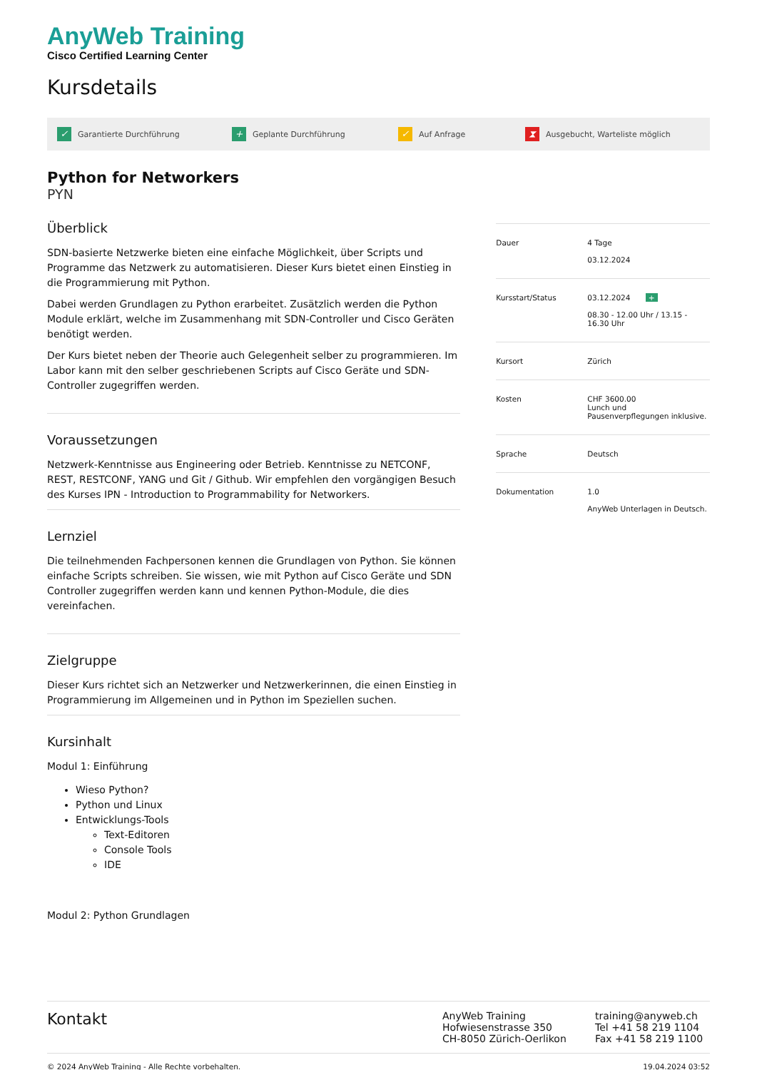AnyWeb Training
Cisco Certified Learning Center
Kursdetails
✓ Garantierte Durchführung + Geplante Durchführung ✓ Auf Anfrage ⧗ Ausgebucht, Warteliste möglich
Python for Networkers
PYN
Überblick
SDN-basierte Netzwerke bieten eine einfache Möglichkeit, über Scripts und Programme das Netzwerk zu automatisieren. Dieser Kurs bietet einen Einstieg in die Programmierung mit Python.
Dabei werden Grundlagen zu Python erarbeitet. Zusätzlich werden die Python Module erklärt, welche im Zusammenhang mit SDN-Controller und Cisco Geräten benötigt werden.
Der Kurs bietet neben der Theorie auch Gelegenheit selber zu programmieren. Im Labor kann mit den selber geschriebenen Scripts auf Cisco Geräte und SDN-Controller zugegriffen werden.
Voraussetzungen
Netzwerk-Kenntnisse aus Engineering oder Betrieb. Kenntnisse zu NETCONF, REST, RESTCONF, YANG und Git / Github. Wir empfehlen den vorgängigen Besuch des Kurses IPN - Introduction to Programmability for Networkers.
Lernziel
Die teilnehmenden Fachpersonen kennen die Grundlagen von Python. Sie können einfache Scripts schreiben. Sie wissen, wie mit Python auf Cisco Geräte und SDN Controller zugegriffen werden kann und kennen Python-Module, die dies vereinfachen.
Zielgruppe
Dieser Kurs richtet sich an Netzwerker und Netzwerkerinnen, die einen Einstieg in Programmierung im Allgemeinen und in Python im Speziellen suchen.
Kursinhalt
Modul 1: Einführung
Wieso Python?
Python und Linux
Entwicklungs-Tools
Text-Editoren
Console Tools
IDE
Modul 2: Python Grundlagen
| Dauer | 4 Tage 03.12.2024 |
| Kursstart/Status | 03.12.2024 + 08.30 - 12.00 Uhr / 13.15 - 16.30 Uhr |
| Kursort | Zürich |
| Kosten | CHF 3600.00 Lunch und Pausenverpflegungen inklusive. |
| Sprache | Deutsch |
| Dokumentation | 1.0 AnyWeb Unterlagen in Deutsch. |
Kontakt
AnyWeb Training
Hofwiesenstrasse 350
CH-8050 Zürich-Oerlikon
training@anyweb.ch
Tel +41 58 219 1104
Fax +41 58 219 1100
© 2024 AnyWeb Training - Alle Rechte vorbehalten. 19.04.2024 03:52